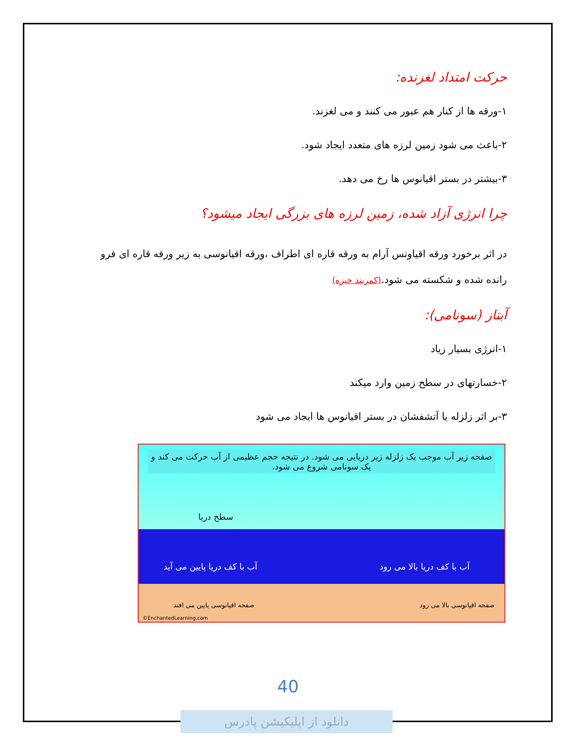حرکت امتداد لغزنده:
۱-ورقه ها از کنار هم عبور می کنند و می لغزند.
۲-باعث می شود زمین لرزه های متعدد ایجاد شود.
۳-بیشتر در بستر اقیانوس ها رخ می دهد.
چرا انرژی آزاد شده، زمین لرزه های بزرگی ایجاد میشود؟
در اثر برخورد ورقه اقیاونس آرام به ورقه قاره ای اطراف ،ورقه اقیانوسی به زیر ورقه قاره ای فرو رانده شده و شکسته می شود.(کمربند خیزه)
آبتاز (سونامی):
۱-انرژی بسیار زیاد
۲-خسارتهای در سطح زمین وارد میکند
۳-بر اثر زلزله یا آتشفشان در بستر اقیانوس ها ایجاد می شود
صفحه زیر آب موجب یک زلزله زیر دریایی می شود. در نتیجه حجم عظیمی از آب حرکت می کند و یک سونامی شروع می شود.
سطح دریا
آب با کف دریا پایین می آید آب با کف دریا بالا می رود
صفحه اقیانوسی پایین می افتد صفحه اقیانوسی بالا می رود
©EnchantedLearning.com
40
دانلود از اپلیکیشن پادرس